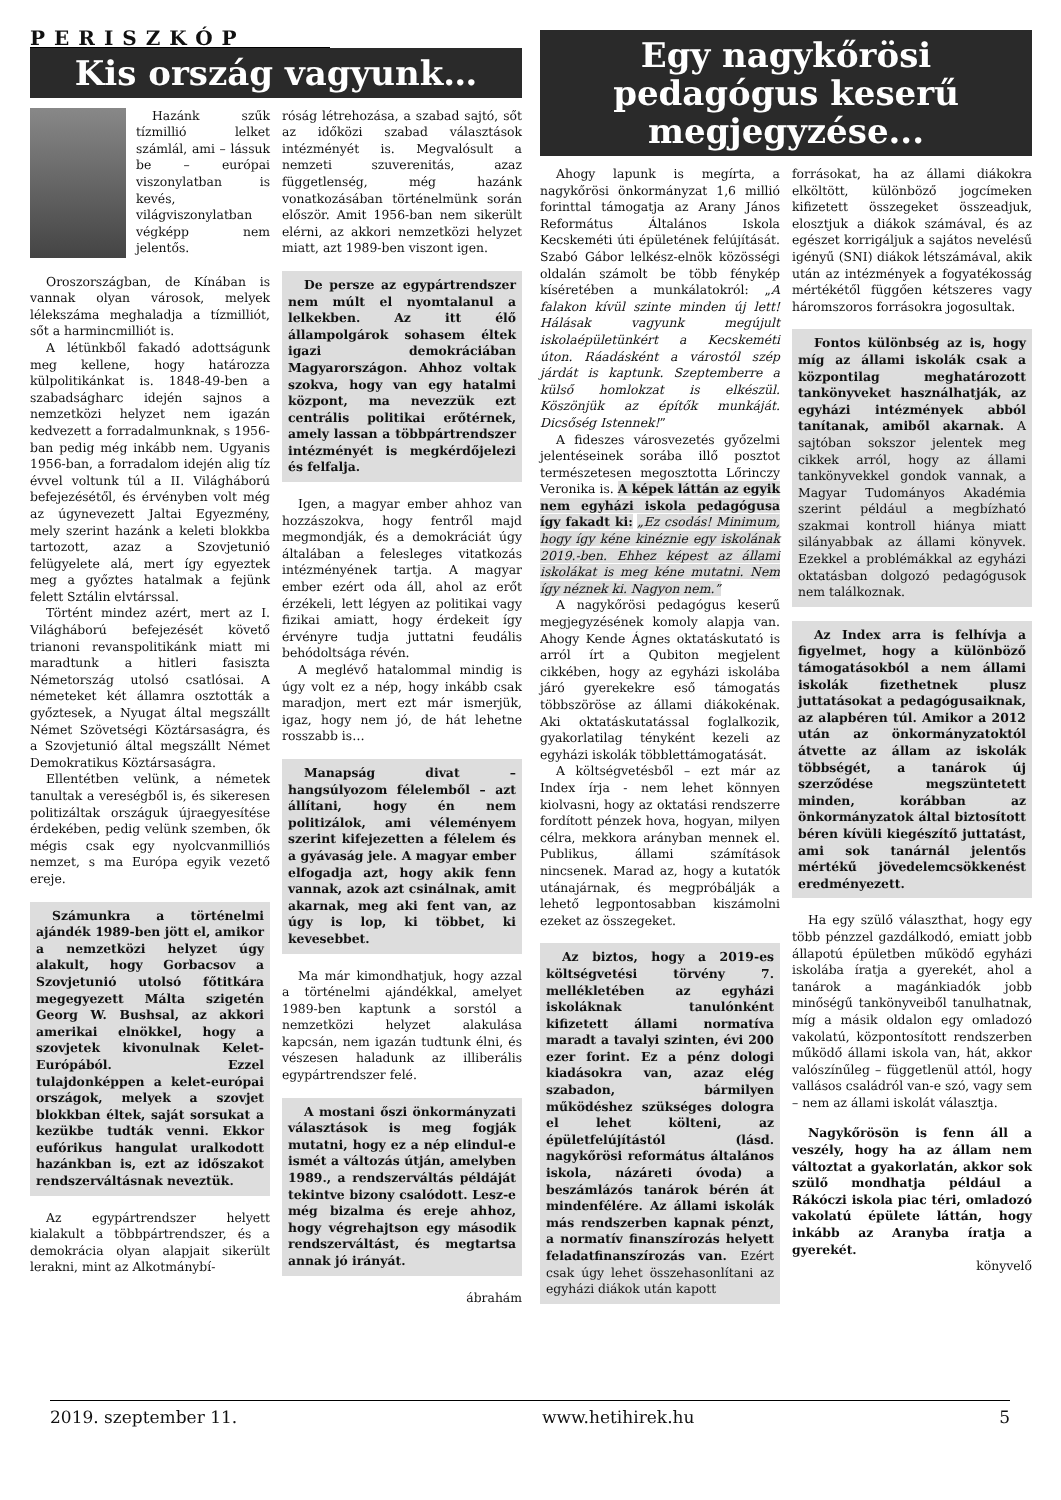PERISZKÓP
Kis ország vagyunk…
Hazánk szűk tízmillió lelket számlál, ami – lássuk be – európai viszonylatban is kevés, világviszonylatban végképp nem jelentős.
Oroszországban, de Kínában is vannak olyan városok, melyek lélekszáma meghaladja a tízmilliót, sőt a harmincmilliót is.
A létünkből fakadó adottságunk meg kellene, hogy határozza külpolitikánkat is. 1848-49-ben a szabadságharc idején sajnos a nemzetközi helyzet nem igazán kedvezett a forradalmunknak, s 1956-ban pedig még inkább nem. Ugyanis 1956-ban, a forradalom idején alig tíz évvel voltunk túl a II. Világháború befejezésétől, és érvényben volt még az úgynevezett Jaltai Egyezmény, mely szerint hazánk a keleti blokkba tartozott, azaz a Szovjetunió felügyelete alá, mert így egyeztek meg a győztes hatalmak a fejünk felett Sztálin elvtárssal.
Történt mindez azért, mert az I. Világháború befejezését követő trianoni revanspolitikánk miatt mi maradtunk a hitleri fasiszta Németország utolsó csatlósai. A németeket két államra osztották a győztesek, a Nyugat által megszállt Német Szövetségi Köztársaságra, és a Szovjetunió által megszállt Német Demokratikus Köztársaságra.
Ellentétben velünk, a németek tanultak a vereségből is, és sikeresen politizáltak országuk újraegyesítése érdekében, pedig velünk szemben, ők mégis csak egy nyolcvanmilliós nemzet, s ma Európa egyik vezető ereje.
Számunkra a történelmi ajándék 1989-ben jött el, amikor a nemzetközi helyzet úgy alakult, hogy Gorbacsov a Szovjetunió utolsó főtitkára megegyezett Málta szigetén Georg W. Bushsal, az akkori amerikai elnökkel, hogy a szovjetek kivonulnak Kelet-Európából. Ezzel tulajdonképpen a kelet-európai országok, melyek a szovjet blokkban éltek, saját sorsukat a kezükbe tudták venni. Ekkor eufórikus hangulat uralkodott hazánkban is, ezt az időszakot rendszerváltásnak neveztük.
Az egypártrendszer helyett kialakult a többpártrendszer, és a demokrácia olyan alapjait sikerült lerakni, mint az Alkotmánybí-
róság létrehozása, a szabad sajtó, sőt az időközi szabad választások intézményét is. Megvalósult a nemzeti szuverenitás, azaz függetlenség, még hazánk vonatkozásában történelmünk során először. Amit 1956-ban nem sikerült elérni, az akkori nemzetközi helyzet miatt, azt 1989-ben viszont igen.
De persze az egypártrendszer nem múlt el nyomtalanul a lelkekben. Az itt élő állampolgárok sohasem éltek igazi demokráciában Magyarországon. Ahhoz voltak szokva, hogy van egy hatalmi központ, ma nevezzük ezt centrális politikai erőtérnek, amely lassan a többpártrendszer intézményét is megkérdőjelezi és felfalja.
Igen, a magyar ember ahhoz van hozzászokva, hogy fentről majd megmondják, és a demokráciát úgy általában a felesleges vitatkozás intézményének tartja. A magyar ember ezért oda áll, ahol az erőt érzékeli, lett légyen az politikai vagy fizikai amiatt, hogy érdekeit így érvényre tudja juttatni feudális behódoltsága révén.
A meglévő hatalommal mindig is úgy volt ez a nép, hogy inkább csak maradjon, mert ezt már ismerjük, igaz, hogy nem jó, de hát lehetne rosszabb is…
Manapság divat – hangsúlyozom félelemből – azt állítani, hogy én nem politizálok, ami véleményem szerint kifejezetten a félelem és a gyávaság jele. A magyar ember elfogadja azt, hogy akik fenn vannak, azok azt csinálnak, amit akarnak, meg aki fent van, az úgy is lop, ki többet, ki kevesebbet.
Ma már kimondhatjuk, hogy azzal a történelmi ajándékkal, amelyet 1989-ben kaptunk a sorstól a nemzetközi helyzet alakulása kapcsán, nem igazán tudtunk élni, és vészesen haladunk az illiberális egypártrendszer felé.
A mostani őszi önkormányzati választások is meg fogják mutatni, hogy ez a nép elindul-e ismét a változás útján, amelyben 1989., a rendszerváltás példáját tekintve bizony csalódott. Lesz-e még bizalma és ereje ahhoz, hogy végrehajtson egy második rendszerváltást, és megtartsa annak jó irányát.
ábrahám
Egy nagykőrösi pedagógus keserű megjegyzése...
Ahogy lapunk is megírta, a nagykőrösi önkormányzat 1,6 millió forinttal támogatja az Arany János Református Általános Iskola Kecskeméti úti épületének felújítását. Szabó Gábor lelkész-elnök közösségi oldalán számolt be több fénykép kíséretében a munkálatokról: „A falakon kívül szinte minden új lett! Hálásak vagyunk megújult iskolaépületünkért a Kecskeméti úton. Ráadásként a várostól szép járdát is kaptunk. Szeptemberre a külső homlokzat is elkészül. Köszönjük az építők munkáját. Dicsőség Istennek!”
A fideszes városvezetés győzelmi jelentéseinek sorába illő posztot természetesen megosztotta Lőrinczy Veronika is. A képek láttán az egyik nem egyházi iskola pedagógusa így fakadt ki: „Ez csodás! Minimum, hogy így kéne kinéznie egy iskolának 2019.-ben. Ehhez képest az állami iskolákat is meg kéne mutatni. Nem így néznek ki. Nagyon nem.”
A nagykőrösi pedagógus keserű megjegyzésének komoly alapja van. Ahogy Kende Ágnes oktatáskutató is arról írt a Qubiton megjelent cikkében, hogy az egyházi iskolába járó gyerekekre eső támogatás többszöröse az állami diákokénak. Aki oktatáskutatással foglalkozik, gyakorlatilag tényként kezeli az egyházi iskolák többlettámogatását.
A költségvetésből – ezt már az Index írja - nem lehet könnyen kiolvasni, hogy az oktatási rendszerre fordított pénzek hova, hogyan, milyen célra, mekkora arányban mennek el. Publikus, állami számítások nincsenek. Marad az, hogy a kutatók utánajárnak, és megpróbálják a lehető legpontosabban kiszámolni ezeket az összegeket.
Az biztos, hogy a 2019-es költségvetési törvény 7. mellékletében az egyházi iskoláknak tanulónként kifizetett állami normatíva maradt a tavalyi szinten, évi 200 ezer forint. Ez a pénz dologi kiadásokra van, azaz elég szabadon, bármilyen működéshez szükséges dologra el lehet költeni, az épületfelújítástól (lásd. nagykőrösi református általános iskola, názáreti óvoda) a beszámlázós tanárok bérén át mindenfélére. Az állami iskolák más rendszerben kapnak pénzt, a normatív finanszírozás helyett feladatfinanszírozás van. Ezért csak úgy lehet összehasonlítani az egyházi diákok után kapott
forrásokat, ha az állami diákokra elköltött, különböző jogcímeken kifizetett összegeket összeadjuk, elosztjuk a diákok számával, és az egészet korrigáljuk a sajátos nevelésű igényű (SNI) diákok létszámával, akik után az intézmények a fogyatékosság mértékétől függően kétszeres vagy háromszoros forrásokra jogosultak.
Fontos különbség az is, hogy míg az állami iskolák csak a központilag meghatározott tankönyveket használhatják, az egyházi intézmények abból tanítanak, amiből akarnak. A sajtóban sokszor jelentek meg cikkek arról, hogy az állami tankönyvekkel gondok vannak, a Magyar Tudományos Akadémia szerint például a megbízható szakmai kontroll hiánya miatt silányabbak az állami könyvek. Ezekkel a problémákkal az egyházi oktatásban dolgozó pedagógusok nem találkoznak.
Az Index arra is felhívja a figyelmet, hogy a különböző támogatásokból a nem állami iskolák fizethetnek plusz juttatásokat a pedagógusaiknak, az alapbéren túl. Amikor a 2012 után az önkormányzatoktól átvette az állam az iskolák többségét, a tanárok új szerződése megszüntetett minden, korábban az önkormányzatok által biztosított béren kívüli kiegészítő juttatást, ami sok tanárnál jelentős mértékű jövedelemcsökkenést eredményezett.
Ha egy szülő választhat, hogy egy több pénzzel gazdálkodó, emiatt jobb állapotú épületben működő egyházi iskolába íratja a gyerekét, ahol a tanárok a magánkiadók jobb minőségű tankönyveiből tanulhatnak, míg a másik oldalon egy omladozó vakolatú, központosított rendszerben működő állami iskola van, hát, akkor valószínűleg – függetlenül attól, hogy vallásos családról van-e szó, vagy sem – nem az állami iskolát választja.
Nagykőrösön is fenn áll a veszély, hogy ha az állam nem változtat a gyakorlatán, akkor sok szülő mondhatja például a Rákóczi iskola piac téri, omladozó vakolatú épülete láttán, hogy inkább az Aranyba íratja a gyerekét.
könyvelő
2019. szeptember 11. www.hetihirek.hu 5